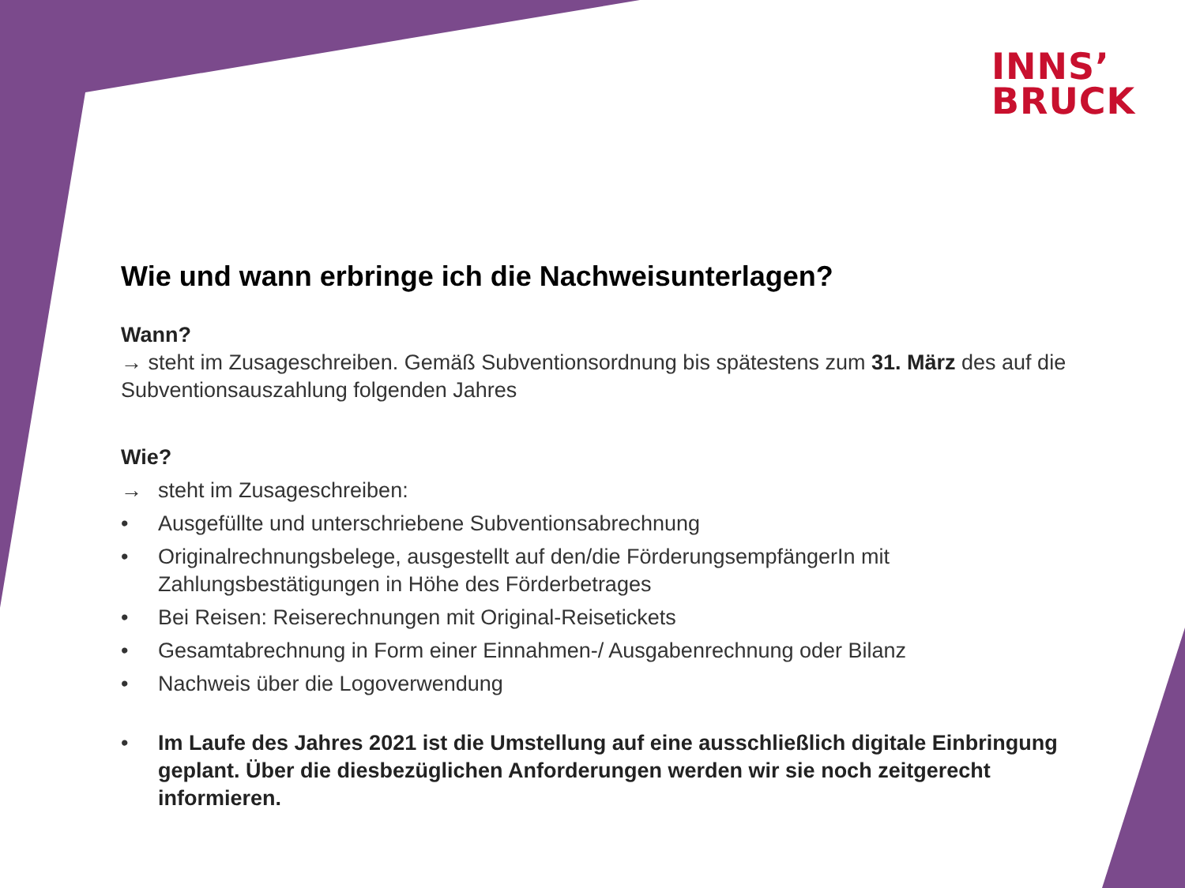INNS’
BRUCK
Wie und wann erbringe ich die Nachweisunterlagen?
Wann?
→ steht im Zusageschreiben. Gemäß Subventionsordnung bis spätestens zum 31. März des auf die Subventionsauszahlung folgenden Jahres
Wie?
→ steht im Zusageschreiben:
• Ausgefüllte und unterschriebene Subventionsabrechnung
• Originalrechnungsbelege, ausgestellt auf den/die FörderungsempfängerIn mit Zahlungsbestätigungen in Höhe des Förderbetrages
• Bei Reisen: Reiserechnungen mit Original-Reisetickets
• Gesamtabrechnung in Form einer Einnahmen-/ Ausgabenrechnung oder Bilanz
• Nachweis über die Logoverwendung
• Im Laufe des Jahres 2021 ist die Umstellung auf eine ausschließlich digitale Einbringung geplant. Über die diesbezüglichen Anforderungen werden wir sie noch zeitgerecht informieren.